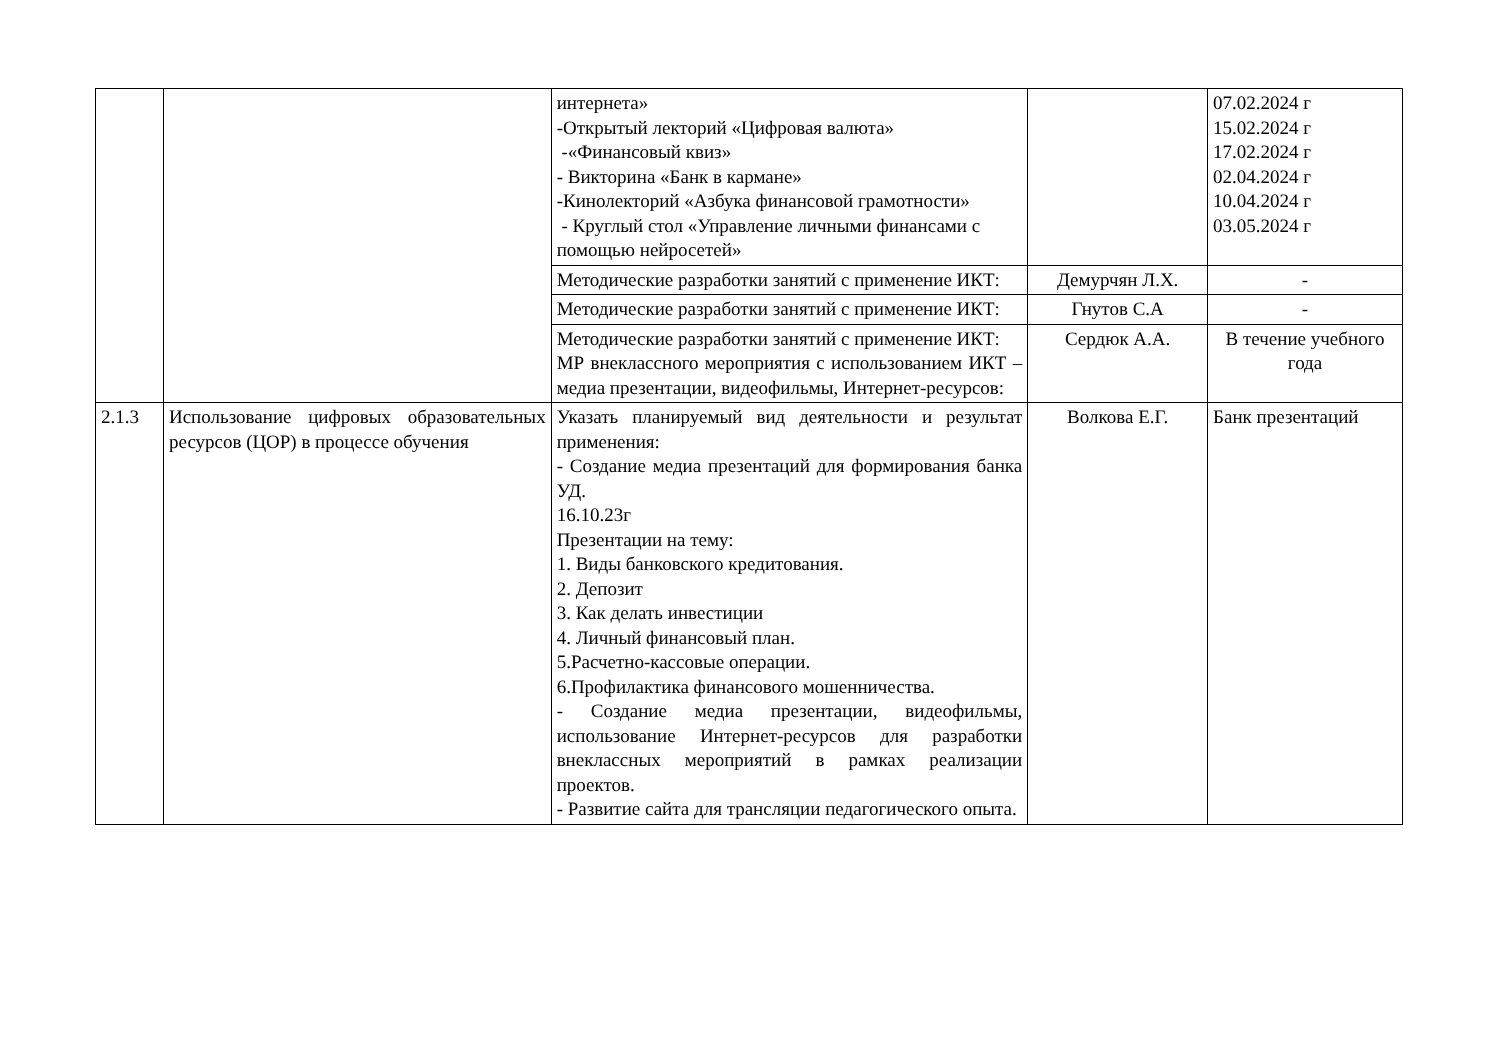| | | интернета» -Открытый лекторий «Цифровая валюта» -«Финансовый квиз» - Викторина «Банк в кармане» -Кинолекторий «Азбука финансовой грамотности» - Круглый стол «Управление личными финансами с помощью нейросетей» | | 07.02.2024 г 15.02.2024 г 17.02.2024 г 02.04.2024 г 10.04.2024 г 03.05.2024 г |
| | | Методические разработки занятий с применение ИКТ: | Демурчян Л.Х. | - |
| | | Методические разработки занятий с применение ИКТ: | Гнутов С.А | - |
| | | Методические разработки занятий с применение ИКТ: МР внеклассного мероприятия с использованием ИКТ – медиа презентации, видеофильмы, Интернет-ресурсов: | Сердюк А.А. | В течение учебного года |
| 2.1.3 | Использование цифровых образовательных ресурсов (ЦОР) в процессе обучения | Указать планируемый вид деятельности и результат применения: - Создание медиа презентаций для формирования банка УД. 16.10.23г Презентации на тему: 1. Виды банковского кредитования. 2. Депозит 3. Как делать инвестиции 4. Личный финансовый план. 5.Расчетно-кассовые операции. 6.Профилактика финансового мошенничества. - Создание медиа презентации, видеофильмы, использование Интернет-ресурсов для разработки внеклассных мероприятий в рамках реализации проектов. - Развитие сайта для трансляции педагогического опыта. | Волкова Е.Г. | Банк презентаций |